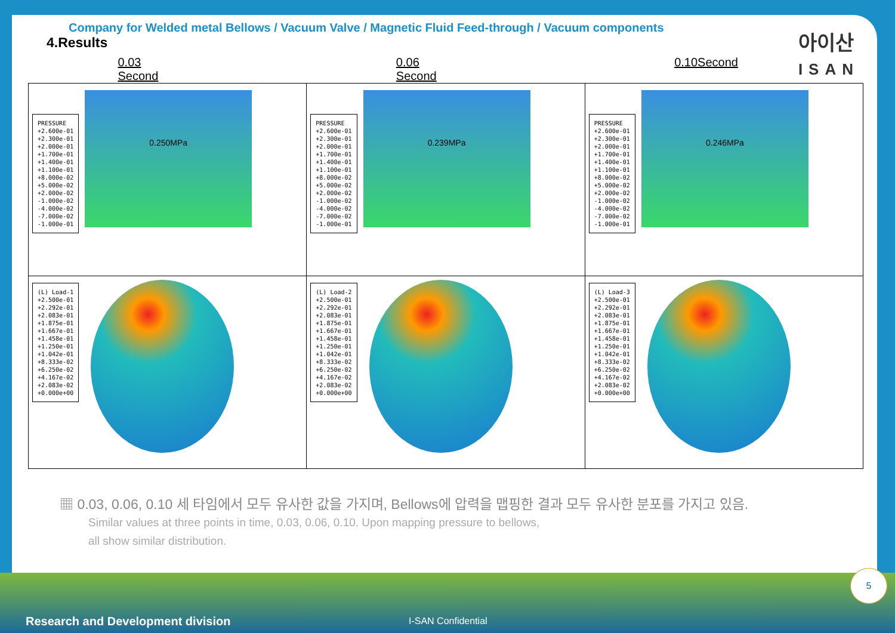Company for Welded metal Bellows / Vacuum Valve / Magnetic Fluid Feed-through / Vacuum components
4.Results
아이산
ISAN
| 0.03 Second | 0.06 Second | 0.10Second |
| PRESSURE +2.600e-01 +2.300e-01 +2.000e-01 +1.700e-01 +1.400e-01 +1.100e-01 +8.000e-02 +5.000e-02 +2.000e-02 -1.000e-02 -4.000e-02 -7.000e-02 -1.000e-01 0.250MPa | PRESSURE +2.600e-01 +2.300e-01 +2.000e-01 +1.700e-01 +1.400e-01 +1.100e-01 +8.000e-02 +5.000e-02 +2.000e-02 -1.000e-02 -4.000e-02 -7.000e-02 -1.000e-01 0.239MPa | PRESSURE +2.600e-01 +2.300e-01 +2.000e-01 +1.700e-01 +1.400e-01 +1.100e-01 +8.000e-02 +5.000e-02 +2.000e-02 -1.000e-02 -4.000e-02 -7.000e-02 -1.000e-01 0.246MPa |
| (L) Load-1 +2.500e-01 +2.292e-01 +2.083e-01 +1.875e-01 +1.667e-01 +1.458e-01 +1.250e-01 +1.042e-01 +8.333e-02 +6.250e-02 +4.167e-02 +2.083e-02 +0.000e+00 | (L) Load-2 +2.500e-01 +2.292e-01 +2.083e-01 +1.875e-01 +1.667e-01 +1.458e-01 +1.250e-01 +1.042e-01 +8.333e-02 +6.250e-02 +4.167e-02 +2.083e-02 +0.000e+00 | (L) Load-3 +2.500e-01 +2.292e-01 +2.083e-01 +1.875e-01 +1.667e-01 +1.458e-01 +1.250e-01 +1.042e-01 +8.333e-02 +6.250e-02 +4.167e-02 +2.083e-02 +0.000e+00 |
▦ 0.03, 0.06, 0.10 세 타임에서 모두 유사한 값을 가지며, Bellows에 압력을 맵핑한 결과 모두 유사한 분포를 가지고 있음.
Similar values at three points in time, 0.03, 0.06, 0.10. Upon mapping pressure to bellows,
all show similar distribution.
5
Research and Development division
I-SAN Confidential